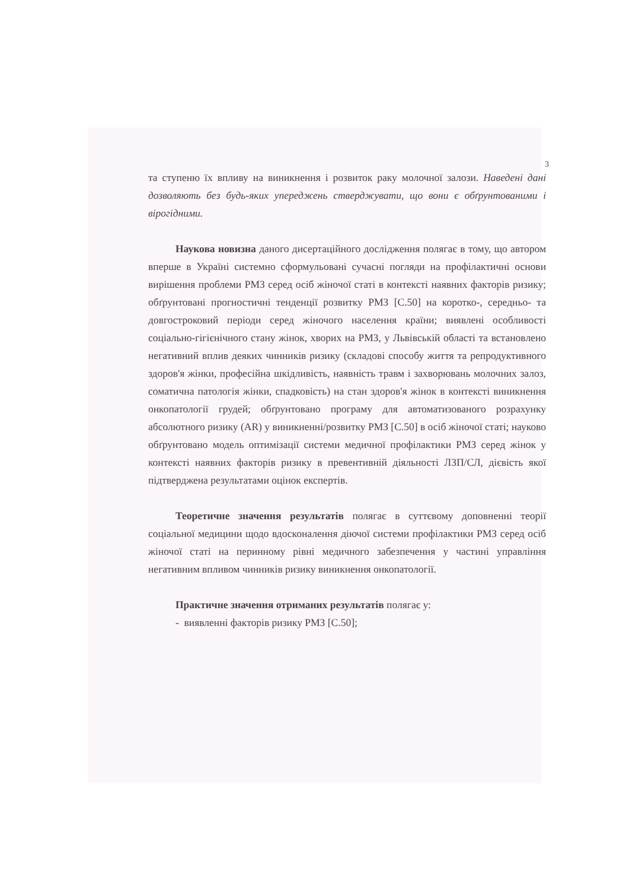3
та ступеню їх впливу на виникнення і розвиток раку молочної залози. Наведені дані дозволяють без будь-яких упереджень стверджувати, що вони є обґрунтованими і вірогідними.
Наукова новизна даного дисертаційного дослідження полягає в тому, що автором вперше в Україні системно сформульовані сучасні погляди на профілактичні основи вирішення проблеми РМЗ серед осіб жіночої статі в контексті наявних факторів ризику; обґрунтовані прогностичні тенденції розвитку РМЗ [С.50] на коротко-, середньо- та довгостроковий періоди серед жіночого населення країни; виявлені особливості соціально-гігієнічного стану жінок, хворих на РМЗ, у Львівській області та встановлено негативний вплив деяких чинників ризику (складові способу життя та репродуктивного здоров'я жінки, професійна шкідливість, наявність травм і захворювань молочних залоз, соматична патологія жінки, спадковість) на стан здоров'я жінок в контексті виникнення онкопатології грудей; обґрунтовано програму для автоматизованого розрахунку абсолютного ризику (AR) у виникненні/розвитку РМЗ [С.50] в осіб жіночої статі; науково обґрунтовано модель оптимізації системи медичної профілактики РМЗ серед жінок у контексті наявних факторів ризику в превентивній діяльності ЛЗП/СЛ, дієвість якої підтверджена результатами оцінок експертів.
Теоретичне значення результатів полягає в суттєвому доповненні теорії соціальної медицини щодо вдосконалення діючої системи профілактики РМЗ серед осіб жіночої статі на перинному рівні медичного забезпечення у частині управління негативним впливом чинників ризику виникнення онкопатології.
Практичне значення отриманих результатів полягає у:
- виявленні факторів ризику РМЗ [С.50];